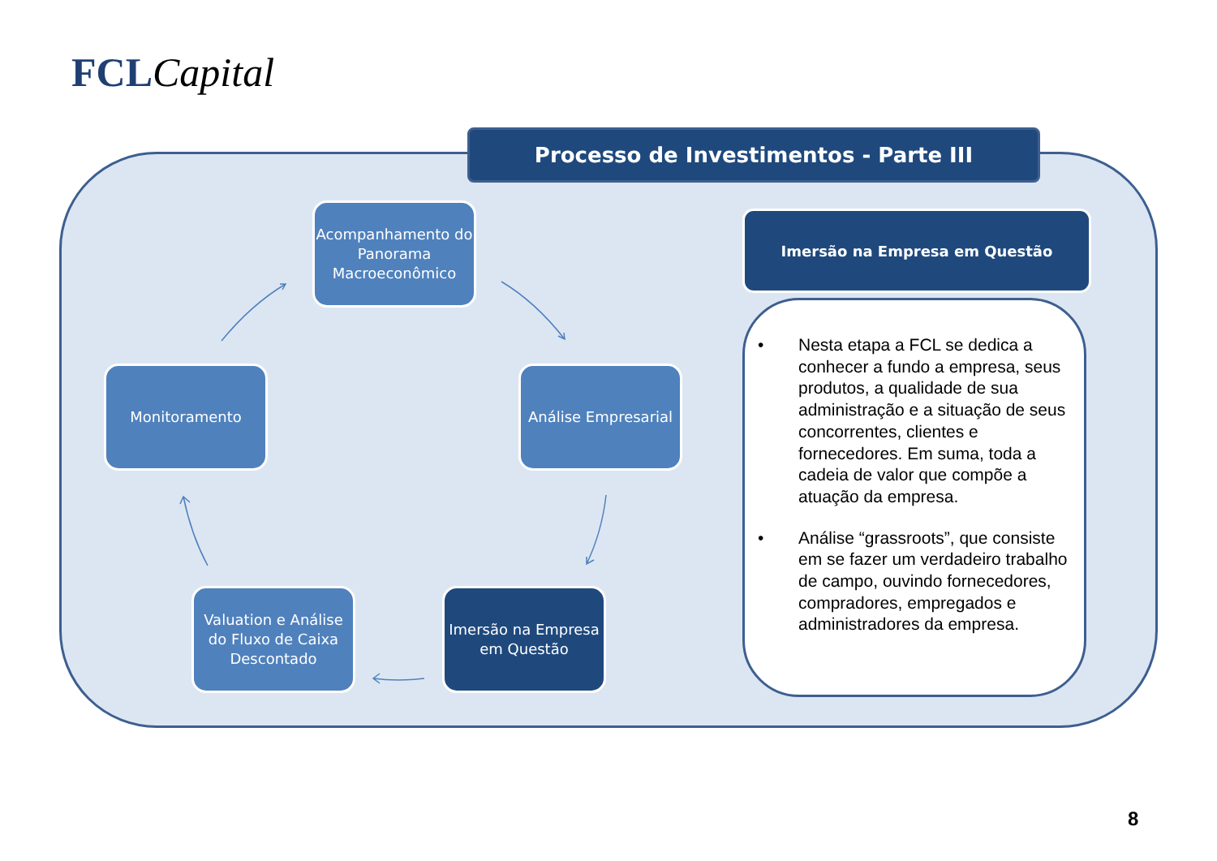FCL Capital
Processo de Investimentos - Parte III
Acompanhamento do Panorama Macroeconômico
Análise Empresarial
Monitoramento
Valuation e Análise do Fluxo de Caixa Descontado
Imersão na Empresa em Questão
Imersão na Empresa em Questão
• Nesta etapa a FCL se dedica a conhecer a fundo a empresa, seus produtos, a qualidade de sua administração e a situação de seus concorrentes, clientes e fornecedores. Em suma, toda a cadeia de valor que compõe a atuação da empresa.
• Análise “grassroots”, que consiste em se fazer um verdadeiro trabalho de campo, ouvindo fornecedores, compradores, empregados e administradores da empresa.
8